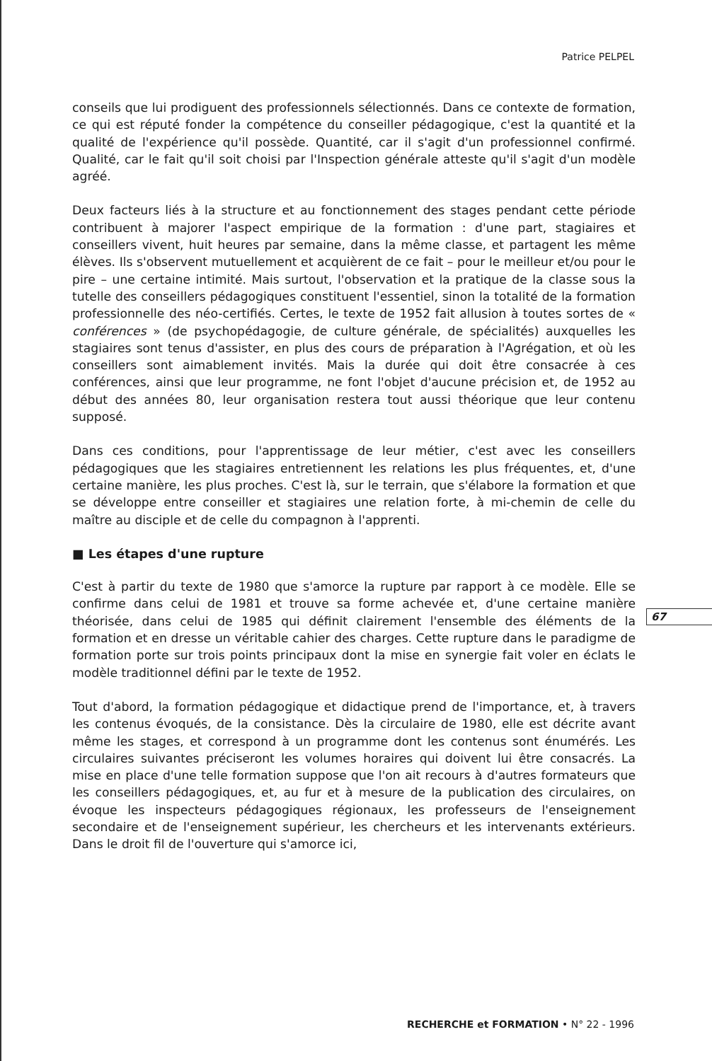Patrice PELPEL
conseils que lui prodiguent des professionnels sélectionnés. Dans ce contexte de formation, ce qui est réputé fonder la compétence du conseiller pédagogique, c'est la quantité et la qualité de l'expérience qu'il possède. Quantité, car il s'agit d'un professionnel confirmé. Qualité, car le fait qu'il soit choisi par l'Inspection générale atteste qu'il s'agit d'un modèle agréé.
Deux facteurs liés à la structure et au fonctionnement des stages pendant cette période contribuent à majorer l'aspect empirique de la formation : d'une part, stagiaires et conseillers vivent, huit heures par semaine, dans la même classe, et partagent les même élèves. Ils s'observent mutuellement et acquièrent de ce fait – pour le meilleur et/ou pour le pire – une certaine intimité. Mais surtout, l'observation et la pratique de la classe sous la tutelle des conseillers pédagogiques constituent l'essentiel, sinon la totalité de la formation professionnelle des néo-certifiés. Certes, le texte de 1952 fait allusion à toutes sortes de « conférences » (de psychopédagogie, de culture générale, de spécialités) auxquelles les stagiaires sont tenus d'assister, en plus des cours de préparation à l'Agrégation, et où les conseillers sont aimablement invités. Mais la durée qui doit être consacrée à ces conférences, ainsi que leur programme, ne font l'objet d'aucune précision et, de 1952 au début des années 80, leur organisation restera tout aussi théorique que leur contenu supposé.
Dans ces conditions, pour l'apprentissage de leur métier, c'est avec les conseillers pédagogiques que les stagiaires entretiennent les relations les plus fréquentes, et, d'une certaine manière, les plus proches. C'est là, sur le terrain, que s'élabore la formation et que se développe entre conseiller et stagiaires une relation forte, à mi-chemin de celle du maître au disciple et de celle du compagnon à l'apprenti.
■ Les étapes d'une rupture
C'est à partir du texte de 1980 que s'amorce la rupture par rapport à ce modèle. Elle se confirme dans celui de 1981 et trouve sa forme achevée et, d'une certaine manière théorisée, dans celui de 1985 qui définit clairement l'ensemble des éléments de la formation et en dresse un véritable cahier des charges. Cette rupture dans le paradigme de formation porte sur trois points principaux dont la mise en synergie fait voler en éclats le modèle traditionnel défini par le texte de 1952.
Tout d'abord, la formation pédagogique et didactique prend de l'importance, et, à travers les contenus évoqués, de la consistance. Dès la circulaire de 1980, elle est décrite avant même les stages, et correspond à un programme dont les contenus sont énumérés. Les circulaires suivantes préciseront les volumes horaires qui doivent lui être consacrés. La mise en place d'une telle formation suppose que l'on ait recours à d'autres formateurs que les conseillers pédagogiques, et, au fur et à mesure de la publication des circulaires, on évoque les inspecteurs pédagogiques régionaux, les professeurs de l'enseignement secondaire et de l'enseignement supérieur, les chercheurs et les intervenants extérieurs. Dans le droit fil de l'ouverture qui s'amorce ici,
67
RECHERCHE et FORMATION • N° 22 - 1996